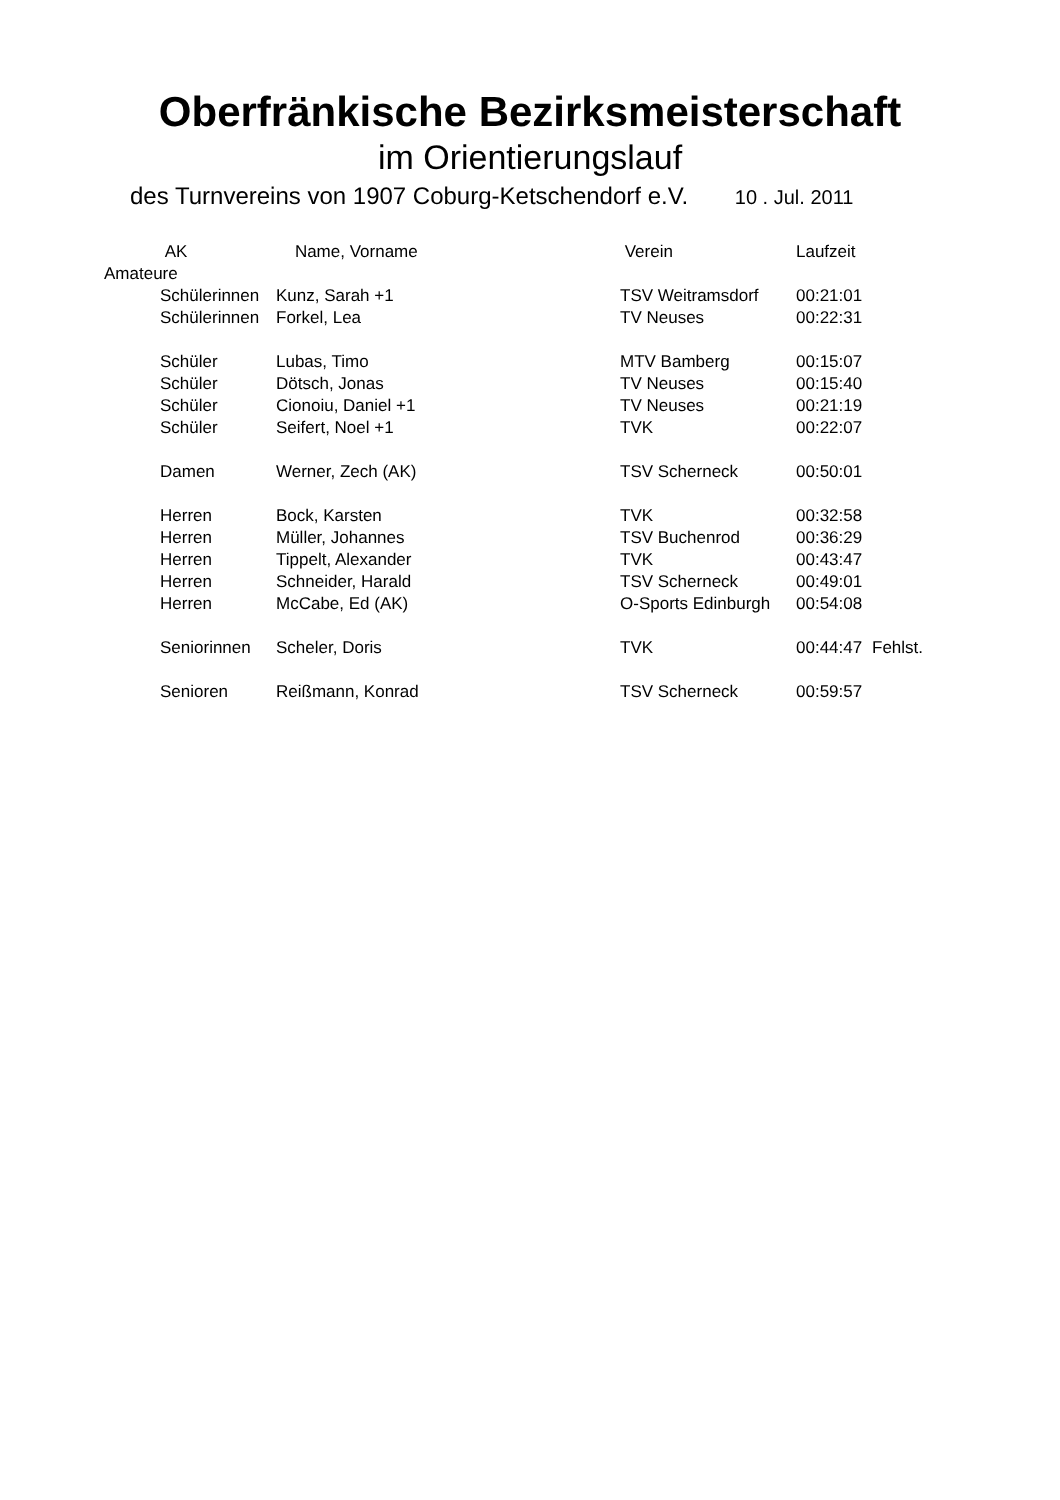Oberfränkische Bezirksmeisterschaft
im Orientierungslauf
des Turnvereins von 1907 Coburg-Ketschendorf e.V. 10 . Jul. 2011
| | AK | Name, Vorname | Verein | Laufzeit | |
| --- | --- | --- | --- | --- | --- |
| Amateure | | | | | |
| | Schülerinnen | Kunz, Sarah +1 | TSV Weitramsdorf | 00:21:01 | |
| | Schülerinnen | Forkel, Lea | TV Neuses | 00:22:31 | |
| | Schüler | Lubas, Timo | MTV Bamberg | 00:15:07 | |
| | Schüler | Dötsch, Jonas | TV Neuses | 00:15:40 | |
| | Schüler | Cionoiu, Daniel +1 | TV Neuses | 00:21:19 | |
| | Schüler | Seifert, Noel +1 | TVK | 00:22:07 | |
| | Damen | Werner, Zech (AK) | TSV Scherneck | 00:50:01 | |
| | Herren | Bock, Karsten | TVK | 00:32:58 | |
| | Herren | Müller, Johannes | TSV Buchenrod | 00:36:29 | |
| | Herren | Tippelt, Alexander | TVK | 00:43:47 | |
| | Herren | Schneider, Harald | TSV Scherneck | 00:49:01 | |
| | Herren | McCabe, Ed (AK) | O-Sports Edinburgh | 00:54:08 | |
| | Seniorinnen | Scheler, Doris | TVK | 00:44:47 | Fehlst. |
| | Senioren | Reißmann, Konrad | TSV Scherneck | 00:59:57 | |